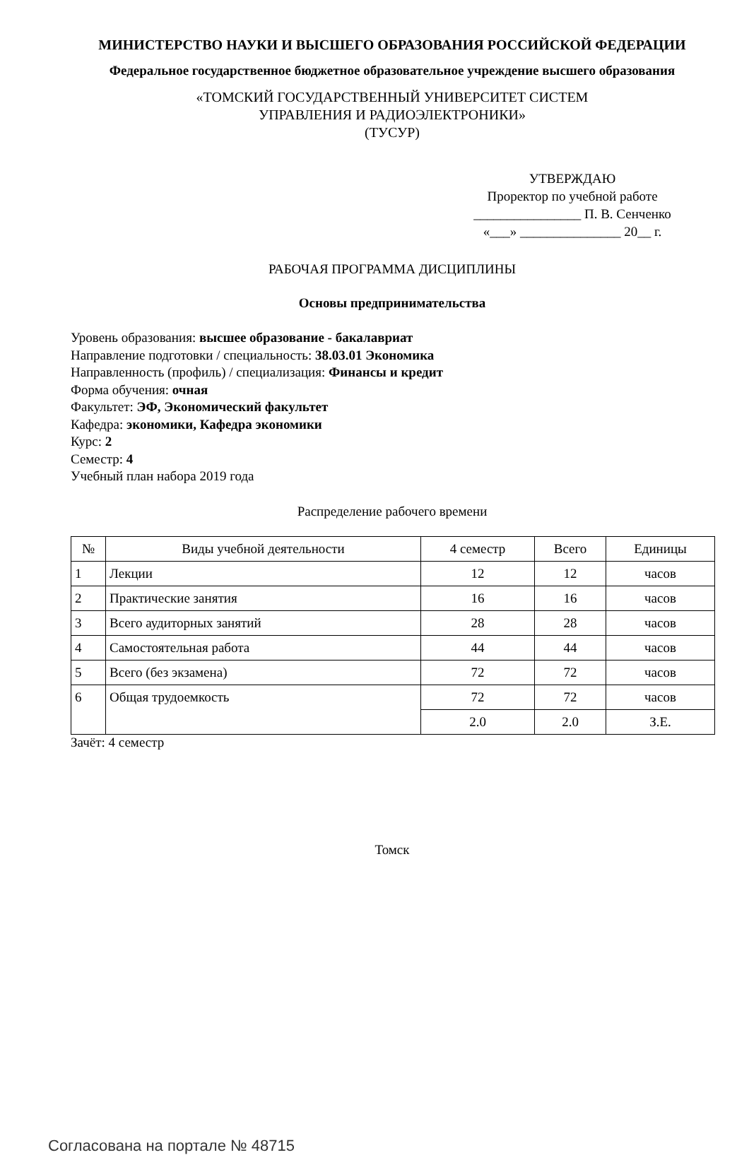МИНИСТЕРСТВО НАУКИ И ВЫСШЕГО ОБРАЗОВАНИЯ РОССИЙСКОЙ ФЕДЕРАЦИИ
Федеральное государственное бюджетное образовательное учреждение высшего образования
«ТОМСКИЙ ГОСУДАРСТВЕННЫЙ УНИВЕРСИТЕТ СИСТЕМ
УПРАВЛЕНИЯ И РАДИОЭЛЕКТРОНИКИ»
(ТУСУР)
УТВЕРЖДАЮ
Проректор по учебной работе
________________ П. В. Сенченко
«___» _______________ 20__ г.
РАБОЧАЯ ПРОГРАММА ДИСЦИПЛИНЫ
Основы предпринимательства
Уровень образования: высшее образование - бакалавриат
Направление подготовки / специальность: 38.03.01 Экономика
Направленность (профиль) / специализация: Финансы и кредит
Форма обучения: очная
Факультет: ЭФ, Экономический факультет
Кафедра: экономики, Кафедра экономики
Курс: 2
Семестр: 4
Учебный план набора 2019 года
Распределение рабочего времени
| № | Виды учебной деятельности | 4 семестр | Всего | Единицы |
| --- | --- | --- | --- | --- |
| 1 | Лекции | 12 | 12 | часов |
| 2 | Практические занятия | 16 | 16 | часов |
| 3 | Всего аудиторных занятий | 28 | 28 | часов |
| 4 | Самостоятельная работа | 44 | 44 | часов |
| 5 | Всего (без экзамена) | 72 | 72 | часов |
| 6 | Общая трудоемкость | 72 | 72 | часов |
| | | 2.0 | 2.0 | З.Е. |
Зачёт: 4 семестр
Томск
Согласована на портале № 48715